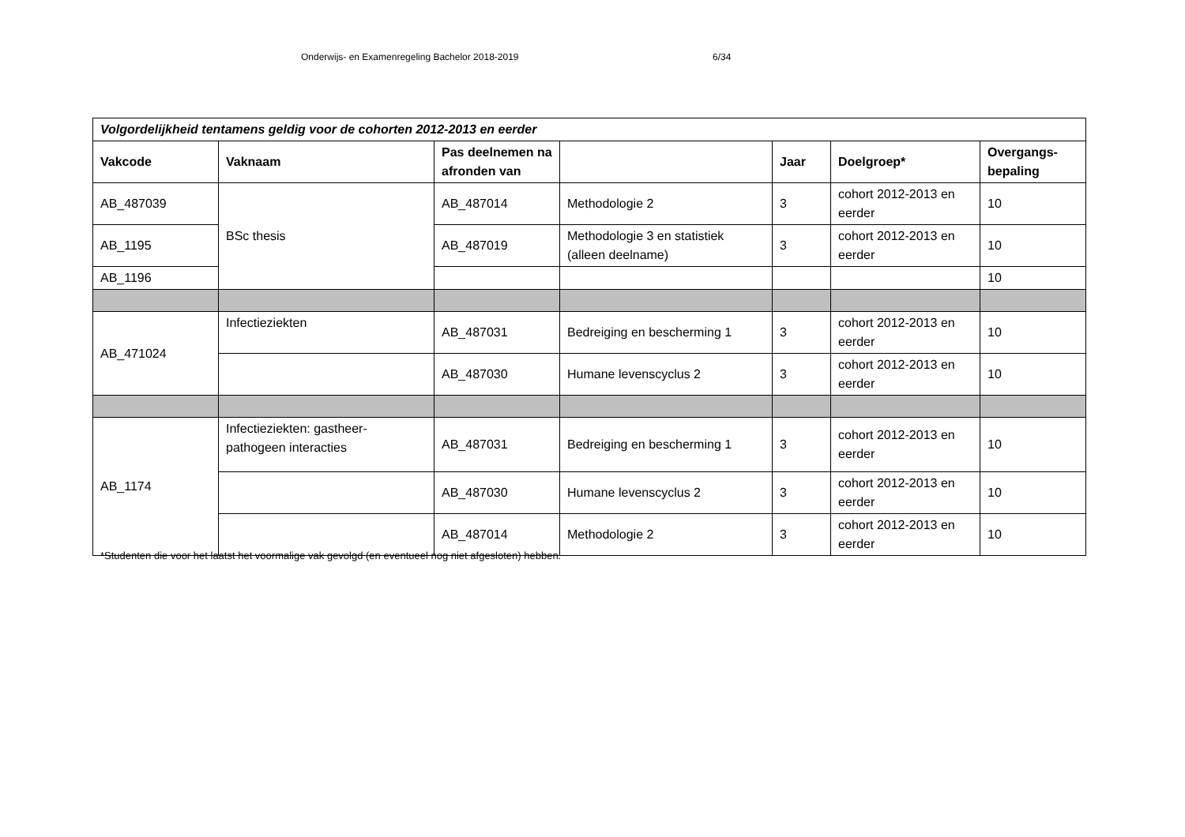Onderwijs- en Examenregeling Bachelor 2018-2019 6/34
| Volgordelijkheid tentamens geldig voor de cohorten 2012-2013 en eerder | | | | | | |
| --- | --- | --- | --- | --- | --- | --- |
| Vakcode | Vaknaam | Pas deelnemen na afronden van | | Jaar | Doelgroep* | Overgangs-bepaling |
| AB_487039 | BSc thesis | AB_487014 | Methodologie 2 | 3 | cohort 2012-2013 en eerder | 10 |
| AB_1195 | | AB_487019 | Methodologie 3 en statistiek (alleen deelname) | 3 | cohort 2012-2013 en eerder | 10 |
| AB_1196 | | | | | | 10 |
| AB_471024 | Infectieziekten | AB_487031 | Bedreiging en bescherming 1 | 3 | cohort 2012-2013 en eerder | 10 |
| | | AB_487030 | Humane levenscyclus 2 | 3 | cohort 2012-2013 en eerder | 10 |
| AB_1174 | Infectieziekten: gastheer-pathogeen interacties | AB_487031 | Bedreiging en bescherming 1 | 3 | cohort 2012-2013 en eerder | 10 |
| | | AB_487030 | Humane levenscyclus 2 | 3 | cohort 2012-2013 en eerder | 10 |
| | | AB_487014 | Methodologie 2 | 3 | cohort 2012-2013 en eerder | 10 |
*Studenten die voor het laatst het voormalige vak gevolgd (en eventueel nog niet afgesloten) hebben.